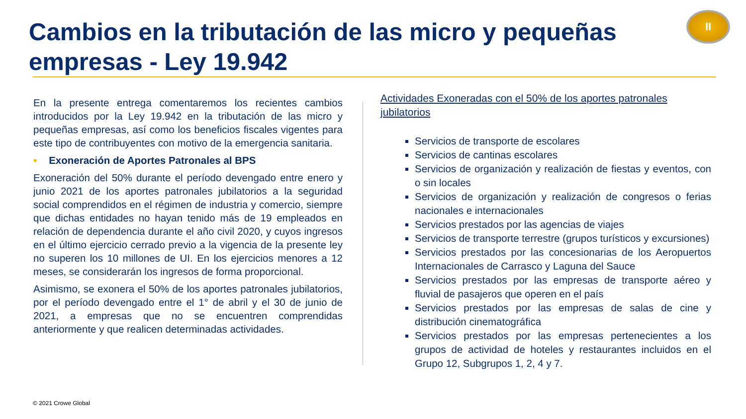Cambios en la tributación de las micro y pequeñas empresas - Ley 19.942
II
En la presente entrega comentaremos los recientes cambios introducidos por la Ley 19.942 en la tributación de las micro y pequeñas empresas, así como los beneficios fiscales vigentes para este tipo de contribuyentes con motivo de la emergencia sanitaria.
• Exoneración de Aportes Patronales al BPS
Exoneración del 50% durante el período devengado entre enero y junio 2021 de los aportes patronales jubilatorios a la seguridad social comprendidos en el régimen de industria y comercio, siempre que dichas entidades no hayan tenido más de 19 empleados en relación de dependencia durante el año civil 2020, y cuyos ingresos en el último ejercicio cerrado previo a la vigencia de la presente ley no superen los 10 millones de UI. En los ejercicios menores a 12 meses, se considerarán los ingresos de forma proporcional.
Asimismo, se exonera el 50% de los aportes patronales jubilatorios, por el período devengado entre el 1° de abril y el 30 de junio de 2021, a empresas que no se encuentren comprendidas anteriormente y que realicen determinadas actividades.
Actividades Exoneradas con el 50% de los aportes patronales jubilatorios
Servicios de transporte de escolares
Servicios de cantinas escolares
Servicios de organización y realización de fiestas y eventos, con o sin locales
Servicios de organización y realización de congresos o ferias nacionales e internacionales
Servicios prestados por las agencias de viajes
Servicios de transporte terrestre (grupos turísticos y excursiones)
Servicios prestados por las concesionarias de los Aeropuertos Internacionales de Carrasco y Laguna del Sauce
Servicios prestados por las empresas de transporte aéreo y fluvial de pasajeros que operen en el país
Servicios prestados por las empresas de salas de cine y distribución cinematográfica
Servicios prestados por las empresas pertenecientes a los grupos de actividad de hoteles y restaurantes incluidos en el Grupo 12, Subgrupos 1, 2, 4 y 7.
© 2021 Crowe Global